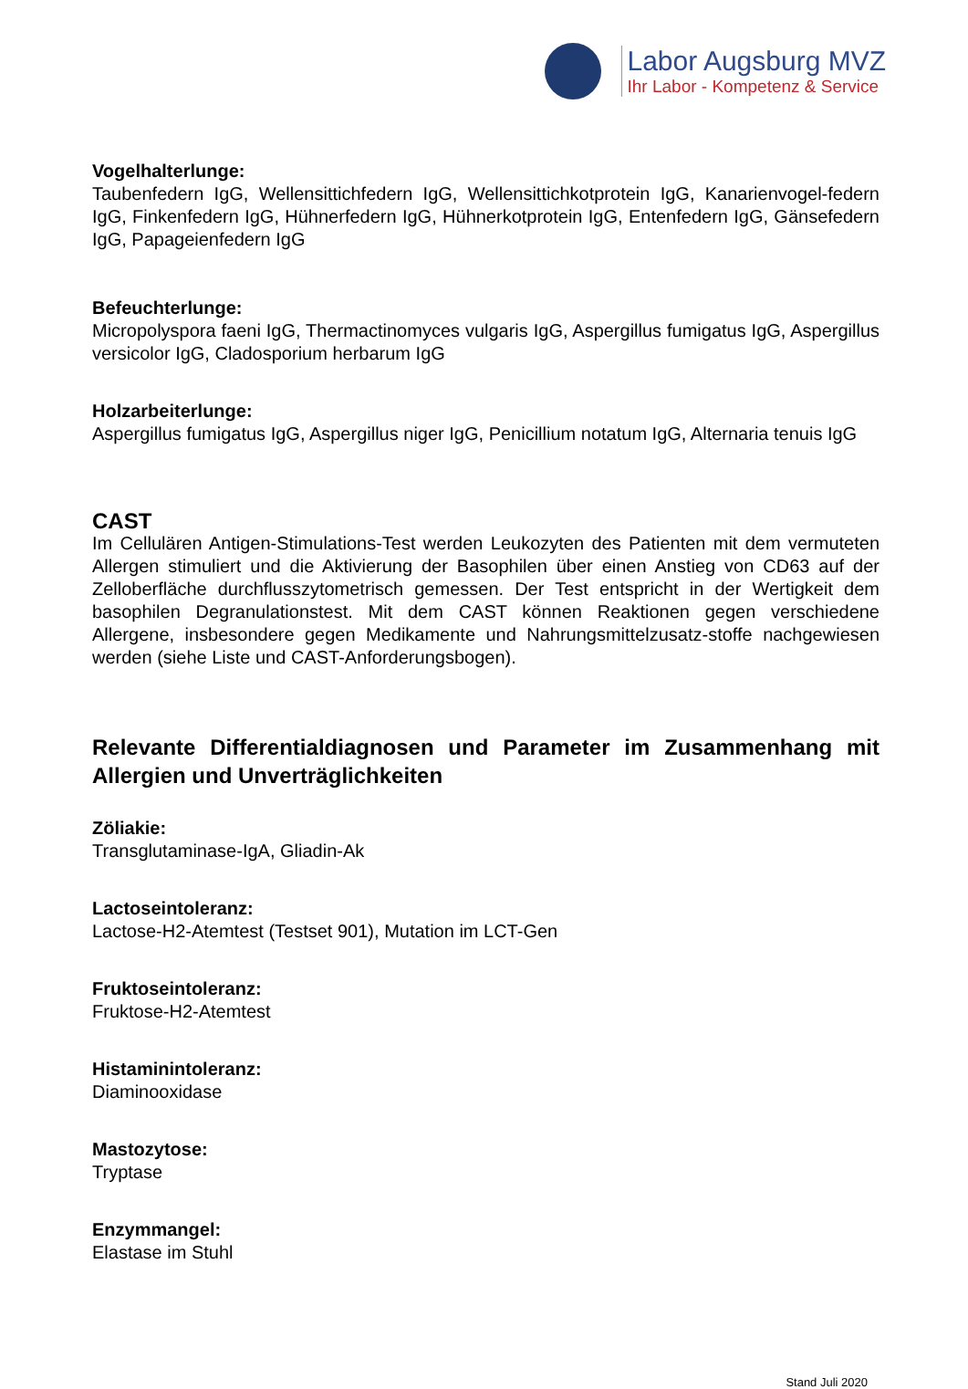Labor Augsburg MVZ
Ihr Labor - Kompetenz & Service
Vogelhalterlunge:
Taubenfedern IgG, Wellensittichfedern IgG, Wellensittichkotprotein IgG, Kanarienvogel-federn IgG, Finkenfedern IgG, Hühnerfedern IgG, Hühnerkotprotein IgG, Entenfedern IgG, Gänsefedern IgG, Papageienfedern IgG
Befeuchterlunge:
Micropolyspora faeni IgG, Thermactinomyces vulgaris IgG, Aspergillus fumigatus IgG, Aspergillus versicolor IgG, Cladosporium herbarum IgG
Holzarbeiterlunge:
Aspergillus fumigatus IgG, Aspergillus niger IgG, Penicillium notatum IgG, Alternaria tenuis IgG
CAST
Im Cellulären Antigen-Stimulations-Test werden Leukozyten des Patienten mit dem vermuteten Allergen stimuliert und die Aktivierung der Basophilen über einen Anstieg von CD63 auf der Zelloberfläche durchflusszytometrisch gemessen. Der Test entspricht in der Wertigkeit dem basophilen Degranulationstest. Mit dem CAST können Reaktionen gegen verschiedene Allergene, insbesondere gegen Medikamente und Nahrungsmittelzusatz-stoffe nachgewiesen werden (siehe Liste und CAST-Anforderungsbogen).
Relevante Differentialdiagnosen und Parameter im Zusammenhang mit Allergien und Unverträglichkeiten
Zöliakie:
Transglutaminase-IgA, Gliadin-Ak
Lactoseintoleranz:
Lactose-H2-Atemtest (Testset 901), Mutation im LCT-Gen
Fruktoseintoleranz:
Fruktose-H2-Atemtest
Histaminintoleranz:
Diaminooxidase
Mastozytose:
Tryptase
Enzymmangel:
Elastase im Stuhl
Stand Juli 2020